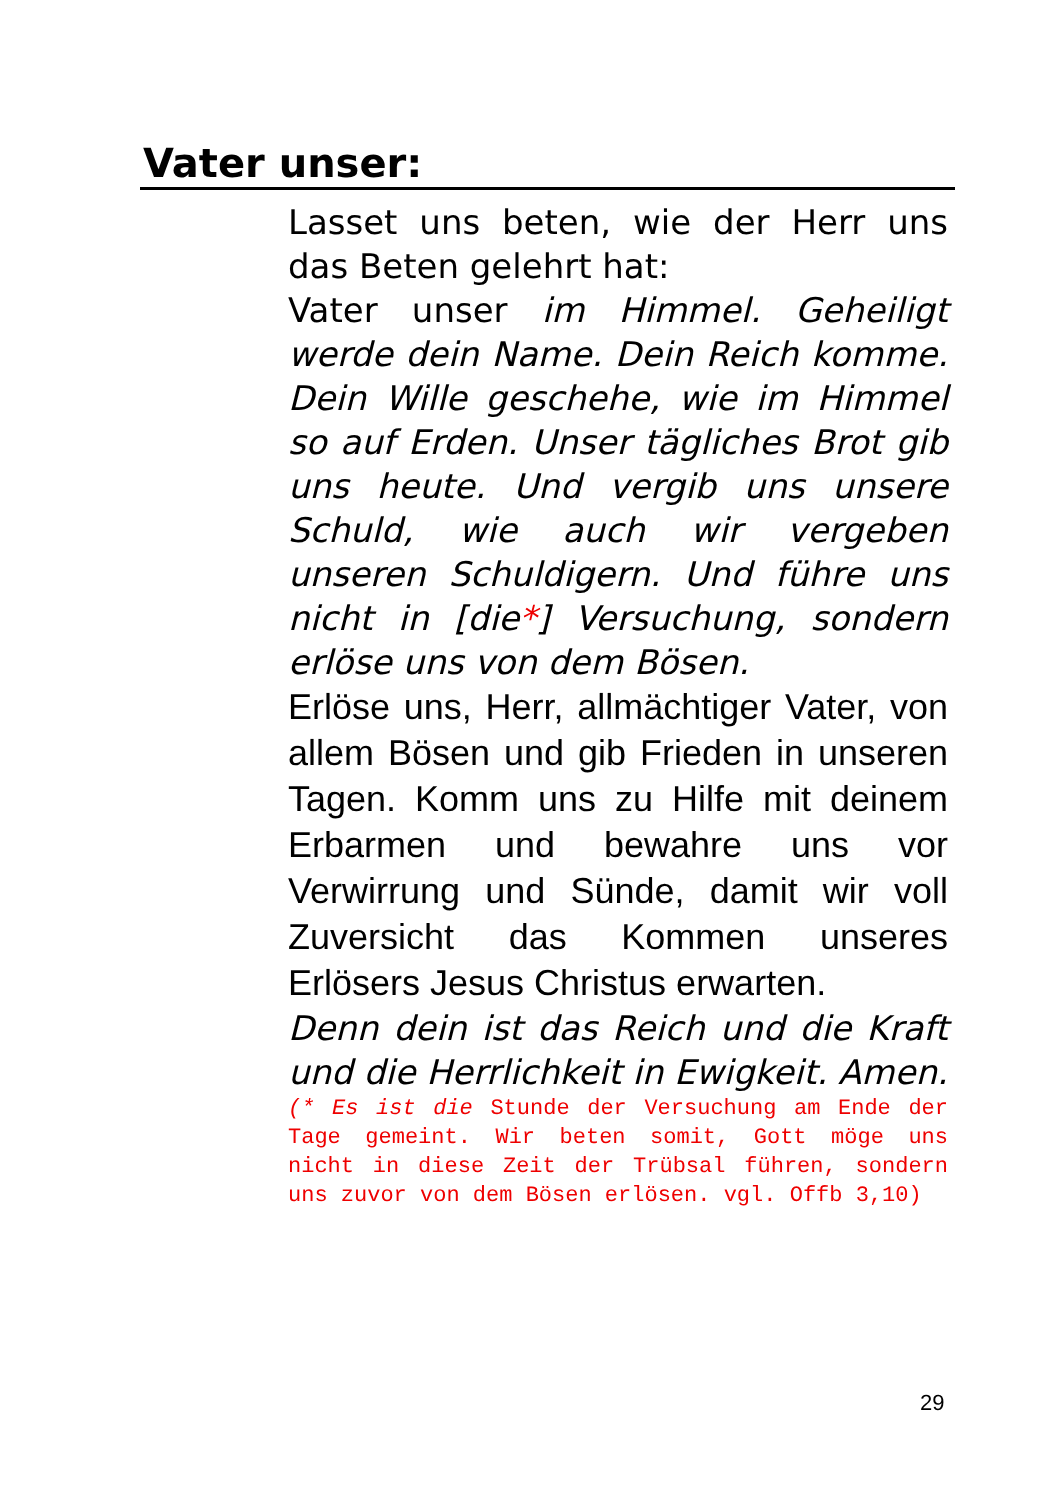Vater unser:
Lasset uns beten, wie der Herr uns das Beten gelehrt hat:
Vater unser im Himmel. Geheiligt werde dein Name. Dein Reich komme. Dein Wille geschehe, wie im Himmel so auf Erden. Unser tägliches Brot gib uns heute. Und vergib uns unsere Schuld, wie auch wir vergeben unseren Schuldigern. Und führe uns nicht in [die*] Versuchung, sondern erlöse uns von dem Bösen.
Erlöse uns, Herr, allmächtiger Vater, von allem Bösen und gib Frieden in unseren Tagen. Komm uns zu Hilfe mit deinem Erbarmen und bewahre uns vor Verwirrung und Sünde, damit wir voll Zuversicht das Kommen unseres Erlösers Jesus Christus erwarten.
Denn dein ist das Reich und die Kraft und die Herrlichkeit in Ewigkeit. Amen.
(* Es ist die Stunde der Versuchung am Ende der Tage gemeint. Wir beten somit, Gott möge uns nicht in diese Zeit der Trübsal führen, sondern uns zuvor von dem Bösen erlösen. vgl. Offb 3,10)
29